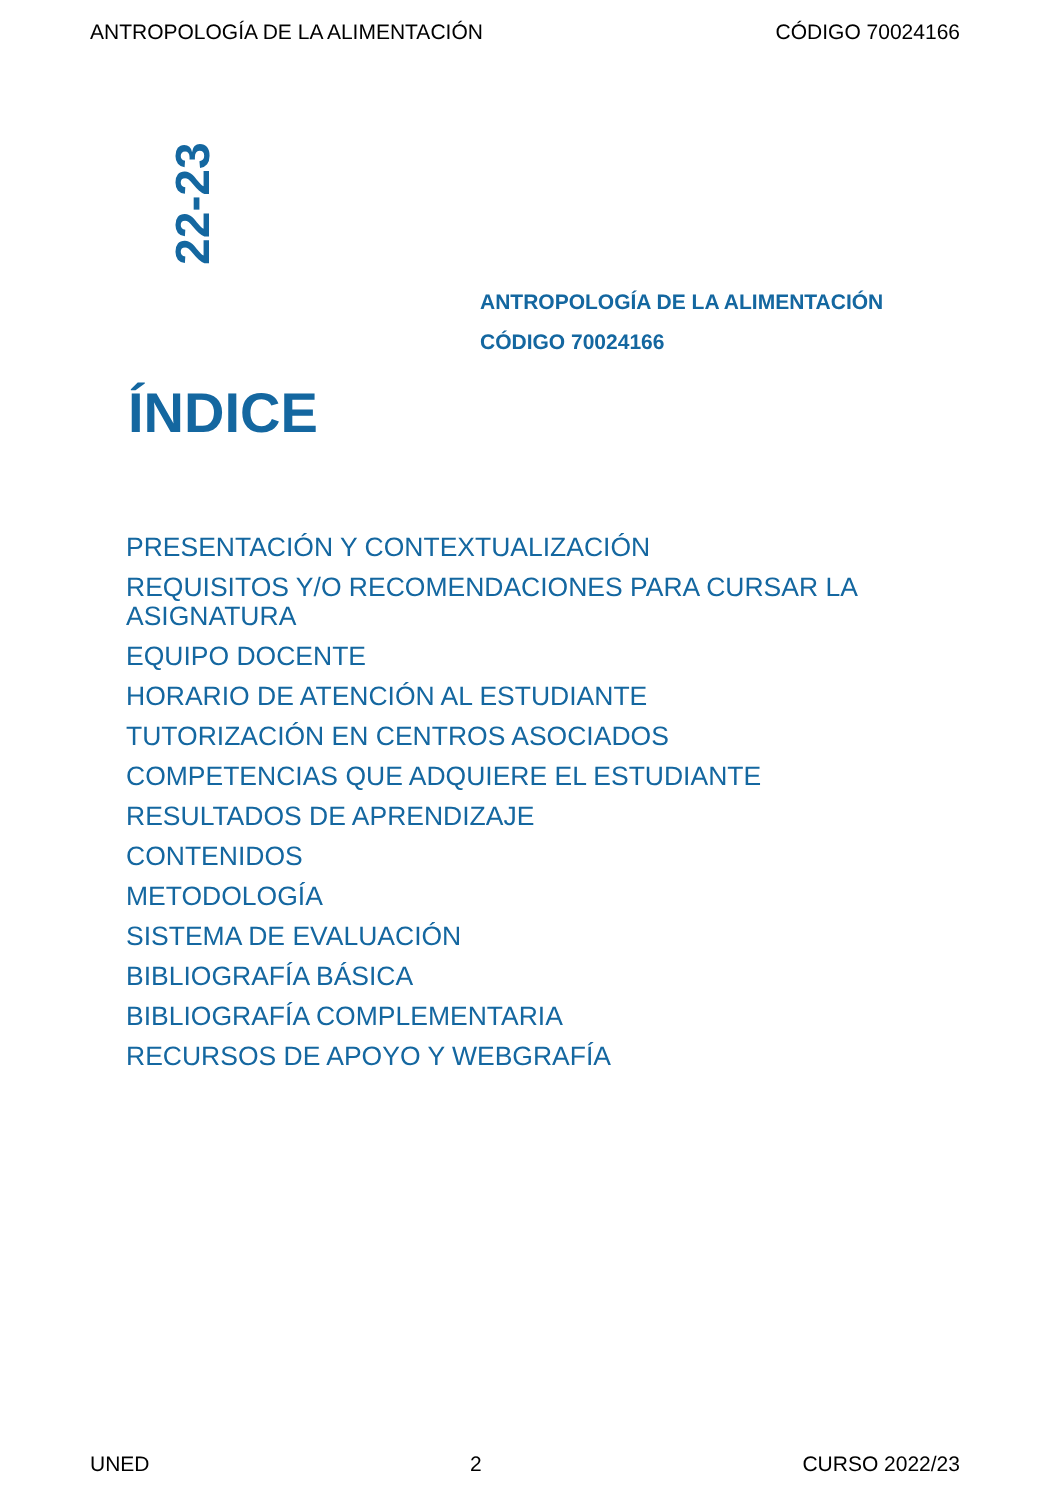ANTROPOLOGÍA DE LA ALIMENTACIÓN CÓDIGO 70024166
22-23
ANTROPOLOGÍA DE LA ALIMENTACIÓN
CÓDIGO 70024166
ÍNDICE
PRESENTACIÓN Y CONTEXTUALIZACIÓN
REQUISITOS Y/O RECOMENDACIONES PARA CURSAR LA ASIGNATURA
EQUIPO DOCENTE
HORARIO DE ATENCIÓN AL ESTUDIANTE
TUTORIZACIÓN EN CENTROS ASOCIADOS
COMPETENCIAS QUE ADQUIERE EL ESTUDIANTE
RESULTADOS DE APRENDIZAJE
CONTENIDOS
METODOLOGÍA
SISTEMA DE EVALUACIÓN
BIBLIOGRAFÍA BÁSICA
BIBLIOGRAFÍA COMPLEMENTARIA
RECURSOS DE APOYO Y WEBGRAFÍA
UNED 2 CURSO 2022/23